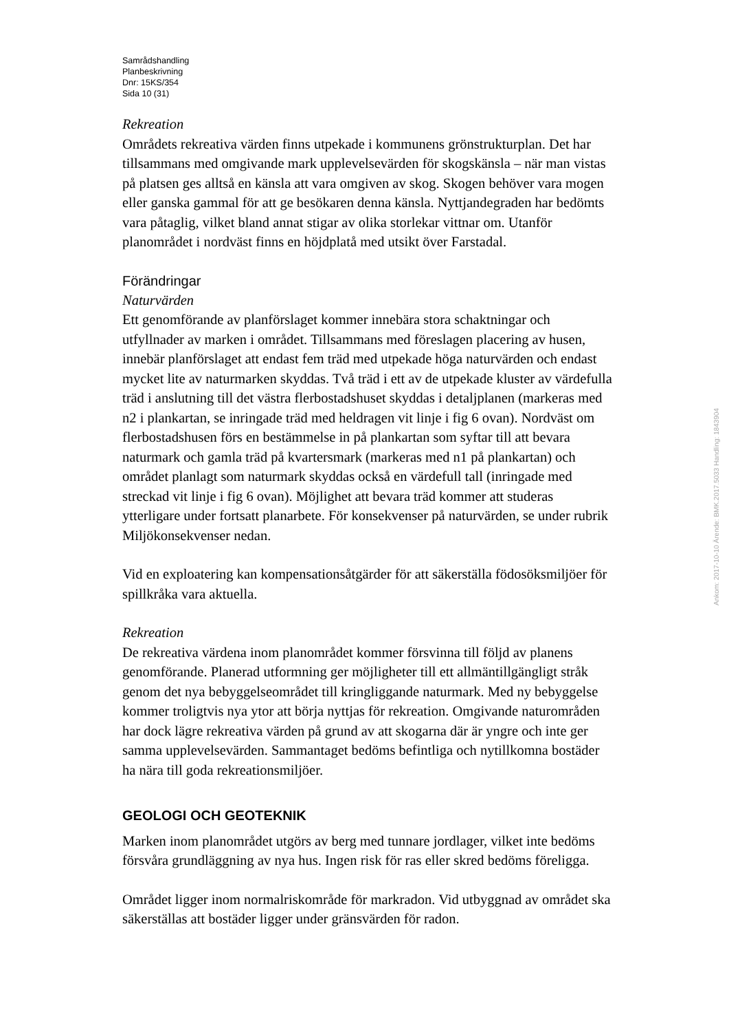Samrådshandling
Planbeskrivning
Dnr: 15KS/354
Sida 10 (31)
Rekreation
Områdets rekreativa värden finns utpekade i kommunens grönstrukturplan. Det har tillsammans med omgivande mark upplevelsevärden för skogskänsla – när man vistas på platsen ges alltså en känsla att vara omgiven av skog. Skogen behöver vara mogen eller ganska gammal för att ge besökaren denna känsla. Nyttjandegraden har bedömts vara påtaglig, vilket bland annat stigar av olika storlekar vittnar om. Utanför planområdet i nordväst finns en höjdplatå med utsikt över Farstadal.
Förändringar
Naturvärden
Ett genomförande av planförslaget kommer innebära stora schaktningar och utfyllnader av marken i området. Tillsammans med föreslagen placering av husen, innebär planförslaget att endast fem träd med utpekade höga naturvärden och endast mycket lite av naturmarken skyddas. Två träd i ett av de utpekade kluster av värdefulla träd i anslutning till det västra flerbostadshuset skyddas i detaljplanen (markeras med n2 i plankartan, se inringade träd med heldragen vit linje i fig 6 ovan). Nordväst om flerbostadshusen förs en bestämmelse in på plankartan som syftar till att bevara naturmark och gamla träd på kvartersmark (markeras med n1 på plankartan) och området planlagt som naturmark skyddas också en värdefull tall (inringade med streckad vit linje i fig 6 ovan). Möjlighet att bevara träd kommer att studeras ytterligare under fortsatt planarbete. För konsekvenser på naturvärden, se under rubrik Miljökonsekvenser nedan.
Vid en exploatering kan kompensationsåtgärder för att säkerställa födosöksmiljöer för spillkråka vara aktuella.
Rekreation
De rekreativa värdena inom planområdet kommer försvinna till följd av planens genomförande. Planerad utformning ger möjligheter till ett allmäntillgängligt stråk genom det nya bebyggelseområdet till kringliggande naturmark. Med ny bebyggelse kommer troligtvis nya ytor att börja nyttjas för rekreation. Omgivande naturområden har dock lägre rekreativa värden på grund av att skogarna där är yngre och inte ger samma upplevelsevärden. Sammantaget bedöms befintliga och nytillkomna bostäder ha nära till goda rekreationsmiljöer.
GEOLOGI OCH GEOTEKNIK
Marken inom planområdet utgörs av berg med tunnare jordlager, vilket inte bedöms försvåra grundläggning av nya hus. Ingen risk för ras eller skred bedöms föreligga.
Området ligger inom normalriskområde för markradon. Vid utbyggnad av området ska säkerställas att bostäder ligger under gränsvärden för radon.
Ankom: 2017-10-10 Ärende: BMK.2017.5033 Handling: 1843904